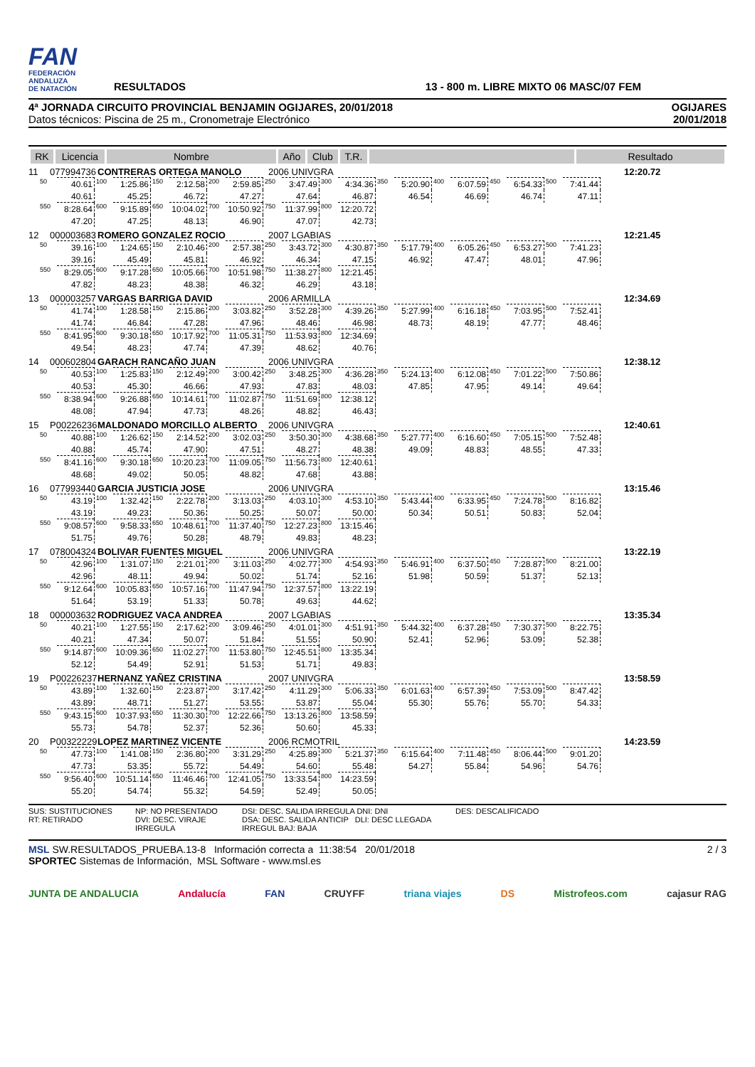FAN
FEDERACIÓN
ANDALUZA
DE NATACIÓN
RESULTADOS
13 - 800 m. LIBRE MIXTO 06 MASC/07 FEM
4ª JORNADA CIRCUITO PROVINCIAL BENJAMIN OGIJARES, 20/01/2018
Datos técnicos: Piscina de 25 m., Cronometraje Electrónico
OGIJARES
20/01/2018
| RK | Licencia | Nombre | Año | Club | T.R. | | Resultado |
| --- | --- | --- | --- | --- | --- | --- | --- |
11 077994736 CONTRERAS ORTEGA MANOLO 2006 UNIVGRA 12:20.72
| 50 | 40.61 | 100 | 1:25.86 | 150 | 2:12.58 | 200 | 2:59.85 | 250 | 3:47.49 | 300 | 4:34.36 | 350 | 5:20.90 | 400 | 6:07.59 | 450 | 6:54.33 | 500 | 7:41.44 |
| | 40.61 | | 45.25 | | 46.72 | | 47.27 | | 47.64 | | 46.87 | | 46.54 | | 46.69 | | 46.74 | | 47.11 |
| 550 | 8:28.64 | 600 | 9:15.89 | 650 | 10:04.02 | 700 | 10:50.92 | 750 | 11:37.99 | 800 | 12:20.72 | | | | | | | | |
| | 47.20 | | 47.25 | | 48.13 | | 46.90 | | 47.07 | | 42.73 | | | | | | | | |
12 000003683 ROMERO GONZALEZ ROCIO 2007 LGABIAS 12:21.45
| 50 | 39.16 | 100 | 1:24.65 | 150 | 2:10.46 | 200 | 2:57.38 | 250 | 3:43.72 | 300 | 4:30.87 | 350 | 5:17.79 | 400 | 6:05.26 | 450 | 6:53.27 | 500 | 7:41.23 |
| | 39.16 | | 45.49 | | 45.81 | | 46.92 | | 46.34 | | 47.15 | | 46.92 | | 47.47 | | 48.01 | | 47.96 |
| 550 | 8:29.05 | 600 | 9:17.28 | 650 | 10:05.66 | 700 | 10:51.98 | 750 | 11:38.27 | 800 | 12:21.45 | | | | | | | | |
| | 47.82 | | 48.23 | | 48.38 | | 46.32 | | 46.29 | | 43.18 | | | | | | | | |
13 000003257 VARGAS BARRIGA DAVID 2006 ARMILLA 12:34.69
| 50 | 41.74 | 100 | 1:28.58 | 150 | 2:15.86 | 200 | 3:03.82 | 250 | 3:52.28 | 300 | 4:39.26 | 350 | 5:27.99 | 400 | 6:16.18 | 450 | 7:03.95 | 500 | 7:52.41 |
| | 41.74 | | 46.84 | | 47.28 | | 47.96 | | 48.46 | | 46.98 | | 48.73 | | 48.19 | | 47.77 | | 48.46 |
| 550 | 8:41.95 | 600 | 9:30.18 | 650 | 10:17.92 | 700 | 11:05.31 | 750 | 11:53.93 | 800 | 12:34.69 | | | | | | | | |
| | 49.54 | | 48.23 | | 47.74 | | 47.39 | | 48.62 | | 40.76 | | | | | | | | |
14 000602804 GARACH RANCAÑO JUAN 2006 UNIVGRA 12:38.12
| 50 | 40.53 | 100 | 1:25.83 | 150 | 2:12.49 | 200 | 3:00.42 | 250 | 3:48.25 | 300 | 4:36.28 | 350 | 5:24.13 | 400 | 6:12.08 | 450 | 7:01.22 | 500 | 7:50.86 |
| | 40.53 | | 45.30 | | 46.66 | | 47.93 | | 47.83 | | 48.03 | | 47.85 | | 47.95 | | 49.14 | | 49.64 |
| 550 | 8:38.94 | 600 | 9:26.88 | 650 | 10:14.61 | 700 | 11:02.87 | 750 | 11:51.69 | 800 | 12:38.12 | | | | | | | | |
| | 48.08 | | 47.94 | | 47.73 | | 48.26 | | 48.82 | | 46.43 | | | | | | | | |
15 P00226236 MALDONADO MORCILLO ALBERTO 2006 UNIVGRA 12:40.61
| 50 | 40.88 | 100 | 1:26.62 | 150 | 2:14.52 | 200 | 3:02.03 | 250 | 3:50.30 | 300 | 4:38.68 | 350 | 5:27.77 | 400 | 6:16.60 | 450 | 7:05.15 | 500 | 7:52.48 |
| | 40.88 | | 45.74 | | 47.90 | | 47.51 | | 48.27 | | 48.38 | | 49.09 | | 48.83 | | 48.55 | | 47.33 |
| 550 | 8:41.16 | 600 | 9:30.18 | 650 | 10:20.23 | 700 | 11:09.05 | 750 | 11:56.73 | 800 | 12:40.61 | | | | | | | | |
| | 48.68 | | 49.02 | | 50.05 | | 48.82 | | 47.68 | | 43.88 | | | | | | | | |
16 077993440 GARCIA JUSTICIA JOSE 2006 UNIVGRA 13:15.46
| 50 | 43.19 | 100 | 1:32.42 | 150 | 2:22.78 | 200 | 3:13.03 | 250 | 4:03.10 | 300 | 4:53.10 | 350 | 5:43.44 | 400 | 6:33.95 | 450 | 7:24.78 | 500 | 8:16.82 |
| | 43.19 | | 49.23 | | 50.36 | | 50.25 | | 50.07 | | 50.00 | | 50.34 | | 50.51 | | 50.83 | | 52.04 |
| 550 | 9:08.57 | 600 | 9:58.33 | 650 | 10:48.61 | 700 | 11:37.40 | 750 | 12:27.23 | 800 | 13:15.46 | | | | | | | | |
| | 51.75 | | 49.76 | | 50.28 | | 48.79 | | 49.83 | | 48.23 | | | | | | | | |
17 078004324 BOLIVAR FUENTES MIGUEL 2006 UNIVGRA 13:22.19
| 50 | 42.96 | 100 | 1:31.07 | 150 | 2:21.01 | 200 | 3:11.03 | 250 | 4:02.77 | 300 | 4:54.93 | 350 | 5:46.91 | 400 | 6:37.50 | 450 | 7:28.87 | 500 | 8:21.00 |
| | 42.96 | | 48.11 | | 49.94 | | 50.02 | | 51.74 | | 52.16 | | 51.98 | | 50.59 | | 51.37 | | 52.13 |
| 550 | 9:12.64 | 600 | 10:05.83 | 650 | 10:57.16 | 700 | 11:47.94 | 750 | 12:37.57 | 800 | 13:22.19 | | | | | | | | |
| | 51.64 | | 53.19 | | 51.33 | | 50.78 | | 49.63 | | 44.62 | | | | | | | | |
18 000003632 RODRIGUEZ VACA ANDREA 2007 LGABIAS 13:35.34
| 50 | 40.21 | 100 | 1:27.55 | 150 | 2:17.62 | 200 | 3:09.46 | 250 | 4:01.01 | 300 | 4:51.91 | 350 | 5:44.32 | 400 | 6:37.28 | 450 | 7:30.37 | 500 | 8:22.75 |
| | 40.21 | | 47.34 | | 50.07 | | 51.84 | | 51.55 | | 50.90 | | 52.41 | | 52.96 | | 53.09 | | 52.38 |
| 550 | 9:14.87 | 600 | 10:09.36 | 650 | 11:02.27 | 700 | 11:53.80 | 750 | 12:45.51 | 800 | 13:35.34 | | | | | | | | |
| | 52.12 | | 54.49 | | 52.91 | | 51.53 | | 51.71 | | 49.83 | | | | | | | | |
19 P00226237 HERNANZ YAÑEZ CRISTINA 2007 UNIVGRA 13:58.59
| 50 | 43.89 | 100 | 1:32.60 | 150 | 2:23.87 | 200 | 3:17.42 | 250 | 4:11.29 | 300 | 5:06.33 | 350 | 6:01.63 | 400 | 6:57.39 | 450 | 7:53.09 | 500 | 8:47.42 |
| | 43.89 | | 48.71 | | 51.27 | | 53.55 | | 53.87 | | 55.04 | | 55.30 | | 55.76 | | 55.70 | | 54.33 |
| 550 | 9:43.15 | 600 | 10:37.93 | 650 | 11:30.30 | 700 | 12:22.66 | 750 | 13:13.26 | 800 | 13:58.59 | | | | | | | | |
| | 55.73 | | 54.78 | | 52.37 | | 52.36 | | 50.60 | | 45.33 | | | | | | | | |
20 P00322229 LOPEZ MARTINEZ VICENTE 2006 RCMOTRIL 14:23.59
| 50 | 47.73 | 100 | 1:41.08 | 150 | 2:36.80 | 200 | 3:31.29 | 250 | 4:25.89 | 300 | 5:21.37 | 350 | 6:15.64 | 400 | 7:11.48 | 450 | 8:06.44 | 500 | 9:01.20 |
| | 47.73 | | 53.35 | | 55.72 | | 54.49 | | 54.60 | | 55.48 | | 54.27 | | 55.84 | | 54.96 | | 54.76 |
| 550 | 9:56.40 | 600 | 10:51.14 | 650 | 11:46.46 | 700 | 12:41.05 | 750 | 13:33.54 | 800 | 14:23.59 | | | | | | | | |
| | 55.20 | | 54.74 | | 55.32 | | 54.59 | | 52.49 | | 50.05 | | | | | | | | |
SUS: SUSTITUCIONES
RT: RETIRADO
NP: NO PRESENTADO
DVI: DESC. VIRAJE IRREGULA
DSI: DESC. SALIDA IRREGULA DNI: DNI
DSA: DESC. SALIDA ANTICIP DLI: DESC LLEGADA IRREGUL BAJ: BAJA
DES: DESCALIFICADO
MSL SW.RESULTADOS_PRUEBA.13-8 Información correcta a 11:38:54 20/01/2018 2 / 3
SPORTEC Sistemas de Información, MSL Software - www.msl.es
JUNTA DE ANDALUCIA Andalucía FAN CRUYFF triana viajes DS Mistrofeos.com cajasur RAG